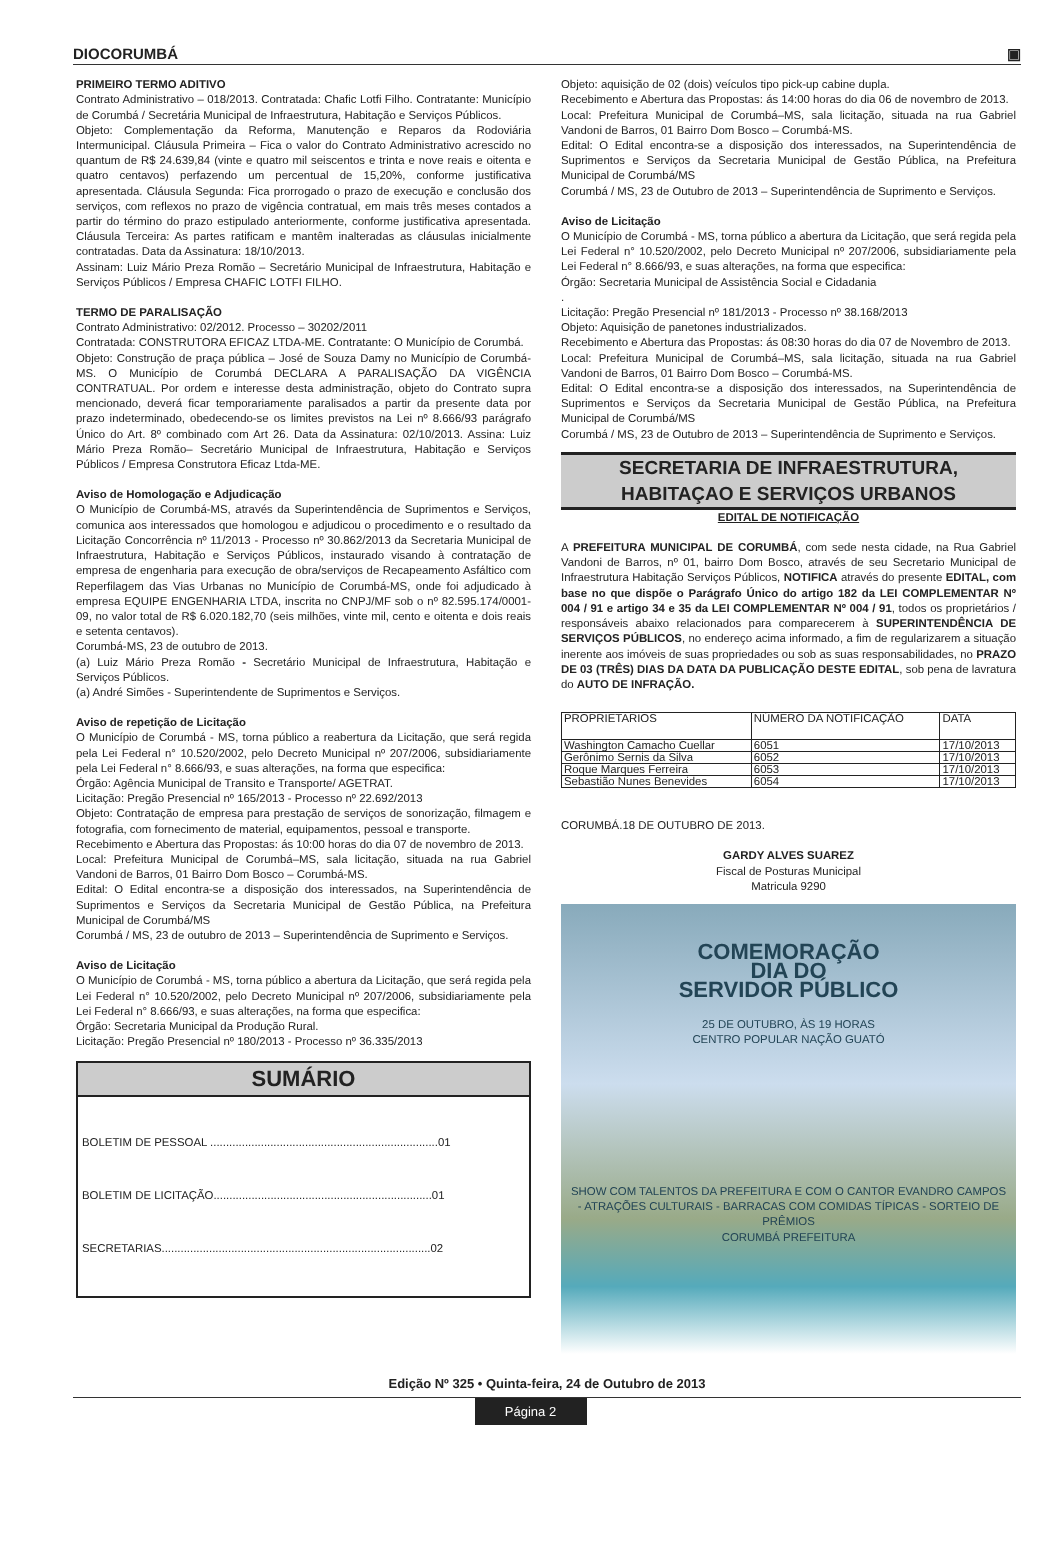DIOCORUMBÁ ▣
PRIMEIRO TERMO ADITIVO
Contrato Administrativo – 018/2013. Contratada: Chafic Lotfi Filho. Contratante: Município de Corumbá / Secretária Municipal de Infraestrutura, Habitação e Serviços Públicos.
Objeto: Complementação da Reforma, Manutenção e Reparos da Rodoviária Intermunicipal. Cláusula Primeira – Fica o valor do Contrato Administrativo acrescido no quantum de R$ 24.639,84 (vinte e quatro mil seiscentos e trinta e nove reais e oitenta e quatro centavos) perfazendo um percentual de 15,20%, conforme justificativa apresentada. Cláusula Segunda: Fica prorrogado o prazo de execução e conclusão dos serviços, com reflexos no prazo de vigência contratual, em mais três meses contados a partir do término do prazo estipulado anteriormente, conforme justificativa apresentada. Cláusula Terceira: As partes ratificam e mantêm inalteradas as cláusulas inicialmente contratadas. Data da Assinatura: 18/10/2013.
Assinam: Luiz Mário Preza Romão – Secretário Municipal de Infraestrutura, Habitação e Serviços Públicos / Empresa CHAFIC LOTFI FILHO.
TERMO DE PARALISAÇÃO
Contrato Administrativo: 02/2012. Processo – 30202/2011
Contratada: CONSTRUTORA EFICAZ LTDA-ME. Contratante: O Município de Corumbá.
Objeto: Construção de praça pública – José de Souza Damy no Município de Corumbá-MS. O Município de Corumbá DECLARA A PARALISAÇÃO DA VIGÊNCIA CONTRATUAL. Por ordem e interesse desta administração, objeto do Contrato supra mencionado, deverá ficar temporariamente paralisados a partir da presente data por prazo indeterminado, obedecendo-se os limites previstos na Lei nº 8.666/93 parágrafo Único do Art. 8º combinado com Art 26. Data da Assinatura: 02/10/2013. Assina: Luiz Mário Preza Romão– Secretário Municipal de Infraestrutura, Habitação e Serviços Públicos / Empresa Construtora Eficaz Ltda-ME.
Aviso de Homologação e Adjudicação
O Município de Corumbá-MS, através da Superintendência de Suprimentos e Serviços, comunica aos interessados que homologou e adjudicou o procedimento e o resultado da Licitação Concorrência nº 11/2013 - Processo nº 30.862/2013 da Secretaria Municipal de Infraestrutura, Habitação e Serviços Públicos, instaurado visando à contratação de empresa de engenharia para execução de obra/serviços de Recapeamento Asfáltico com Reperfilagem das Vias Urbanas no Município de Corumbá-MS, onde foi adjudicado à empresa EQUIPE ENGENHARIA LTDA, inscrita no CNPJ/MF sob o nº 82.595.174/0001-09, no valor total de R$ 6.020.182,70 (seis milhões, vinte mil, cento e oitenta e dois reais e setenta centavos).
Corumbá-MS, 23 de outubro de 2013.
(a) Luiz Mário Preza Romão - Secretário Municipal de Infraestrutura, Habitação e Serviços Públicos.
(a) André Simões - Superintendente de Suprimentos e Serviços.
Aviso de repetição de Licitação
O Município de Corumbá - MS, torna público a reabertura da Licitação, que será regida pela Lei Federal n° 10.520/2002, pelo Decreto Municipal nº 207/2006, subsidiariamente pela Lei Federal n° 8.666/93, e suas alterações, na forma que especifica:
Órgão: Agência Municipal de Transito e Transporte/ AGETRAT.
Licitação: Pregão Presencial nº 165/2013 - Processo nº 22.692/2013
Objeto: Contratação de empresa para prestação de serviços de sonorização, filmagem e fotografia, com fornecimento de material, equipamentos, pessoal e transporte.
Recebimento e Abertura das Propostas: ás 10:00 horas do dia 07 de novembro de 2013.
Local: Prefeitura Municipal de Corumbá–MS, sala licitação, situada na rua Gabriel Vandoni de Barros, 01 Bairro Dom Bosco – Corumbá-MS.
Edital: O Edital encontra-se a disposição dos interessados, na Superintendência de Suprimentos e Serviços da Secretaria Municipal de Gestão Pública, na Prefeitura Municipal de Corumbá/MS
Corumbá / MS, 23 de outubro de 2013 – Superintendência de Suprimento e Serviços.
Aviso de Licitação
O Município de Corumbá - MS, torna público a abertura da Licitação, que será regida pela Lei Federal n° 10.520/2002, pelo Decreto Municipal nº 207/2006, subsidiariamente pela Lei Federal n° 8.666/93, e suas alterações, na forma que especifica:
Órgão: Secretaria Municipal da Produção Rural.
Licitação: Pregão Presencial nº 180/2013 - Processo nº 36.335/2013
SUMÁRIO
BOLETIM DE PESSOAL ........................................................................01
BOLETIM DE LICITAÇÃO.....................................................................01
SECRETARIAS.....................................................................................02
Objeto: aquisição de 02 (dois) veículos tipo pick-up cabine dupla.
Recebimento e Abertura das Propostas: ás 14:00 horas do dia 06 de novembro de 2013.
Local: Prefeitura Municipal de Corumbá–MS, sala licitação, situada na rua Gabriel Vandoni de Barros, 01 Bairro Dom Bosco – Corumbá-MS.
Edital: O Edital encontra-se a disposição dos interessados, na Superintendência de Suprimentos e Serviços da Secretaria Municipal de Gestão Pública, na Prefeitura Municipal de Corumbá/MS
Corumbá / MS, 23 de Outubro de 2013 – Superintendência de Suprimento e Serviços.
Aviso de Licitação
O Município de Corumbá - MS, torna público a abertura da Licitação, que será regida pela Lei Federal n° 10.520/2002, pelo Decreto Municipal nº 207/2006, subsidiariamente pela Lei Federal n° 8.666/93, e suas alterações, na forma que especifica:
Órgão: Secretaria Municipal de Assistência Social e Cidadania
.
Licitação: Pregão Presencial nº 181/2013 - Processo nº 38.168/2013
Objeto: Aquisição de panetones industrializados.
Recebimento e Abertura das Propostas: ás 08:30 horas do dia 07 de Novembro de 2013.
Local: Prefeitura Municipal de Corumbá–MS, sala licitação, situada na rua Gabriel Vandoni de Barros, 01 Bairro Dom Bosco – Corumbá-MS.
Edital: O Edital encontra-se a disposição dos interessados, na Superintendência de Suprimentos e Serviços da Secretaria Municipal de Gestão Pública, na Prefeitura Municipal de Corumbá/MS
Corumbá / MS, 23 de Outubro de 2013 – Superintendência de Suprimento e Serviços.
SECRETARIA DE INFRAESTRUTURA, HABITAÇAO E SERVIÇOS URBANOS
EDITAL DE NOTIFICAÇÃO
A PREFEITURA MUNICIPAL DE CORUMBÁ, com sede nesta cidade, na Rua Gabriel Vandoni de Barros, nº 01, bairro Dom Bosco, através de seu Secretario Municipal de Infraestrutura Habitação Serviços Públicos, NOTIFICA através do presente EDITAL, com base no que dispõe o Parágrafo Único do artigo 182 da LEI COMPLEMENTAR Nº 004 / 91 e artigo 34 e 35 da LEI COMPLEMENTAR Nº 004 / 91, todos os proprietários / responsáveis abaixo relacionados para comparecerem à SUPERINTENDÊNCIA DE SERVIÇOS PÚBLICOS, no endereço acima informado, a fim de regularizarem a situação inerente aos imóveis de suas propriedades ou sob as suas responsabilidades, no PRAZO DE 03 (TRÊS) DIAS DA DATA DA PUBLICAÇÃO DESTE EDITAL, sob pena de lavratura do AUTO DE INFRAÇÃO.
| PROPRIETARIOS | NÚMERO DA NOTIFICAÇÃO | DATA |
| --- | --- | --- |
| Washington Camacho Cuellar | 6051 | 17/10/2013 |
| Gerônimo Sernis da Silva | 6052 | 17/10/2013 |
| Roque Marques Ferreira | 6053 | 17/10/2013 |
| Sebastião Nunes Benevides | 6054 | 17/10/2013 |
CORUMBÁ.18 DE OUTUBRO DE 2013.
GARDY ALVES SUAREZ
Fiscal de Posturas Municipal
Matricula 9290
COMEMORAÇÃO
DIA DO
SERVIDOR PÚBLICO
25 DE OUTUBRO, ÀS 19 HORAS
CENTRO POPULAR NAÇÃO GUATÓ
SHOW COM TALENTOS DA PREFEITURA E COM O CANTOR EVANDRO CAMPOS
- ATRAÇÕES CULTURAIS - BARRACAS COM COMIDAS TÍPICAS - SORTEIO DE PRÊMIOS
CORUMBÁ PREFEITURA
Edição Nº 325 • Quinta-feira, 24 de Outubro de 2013
Página 2